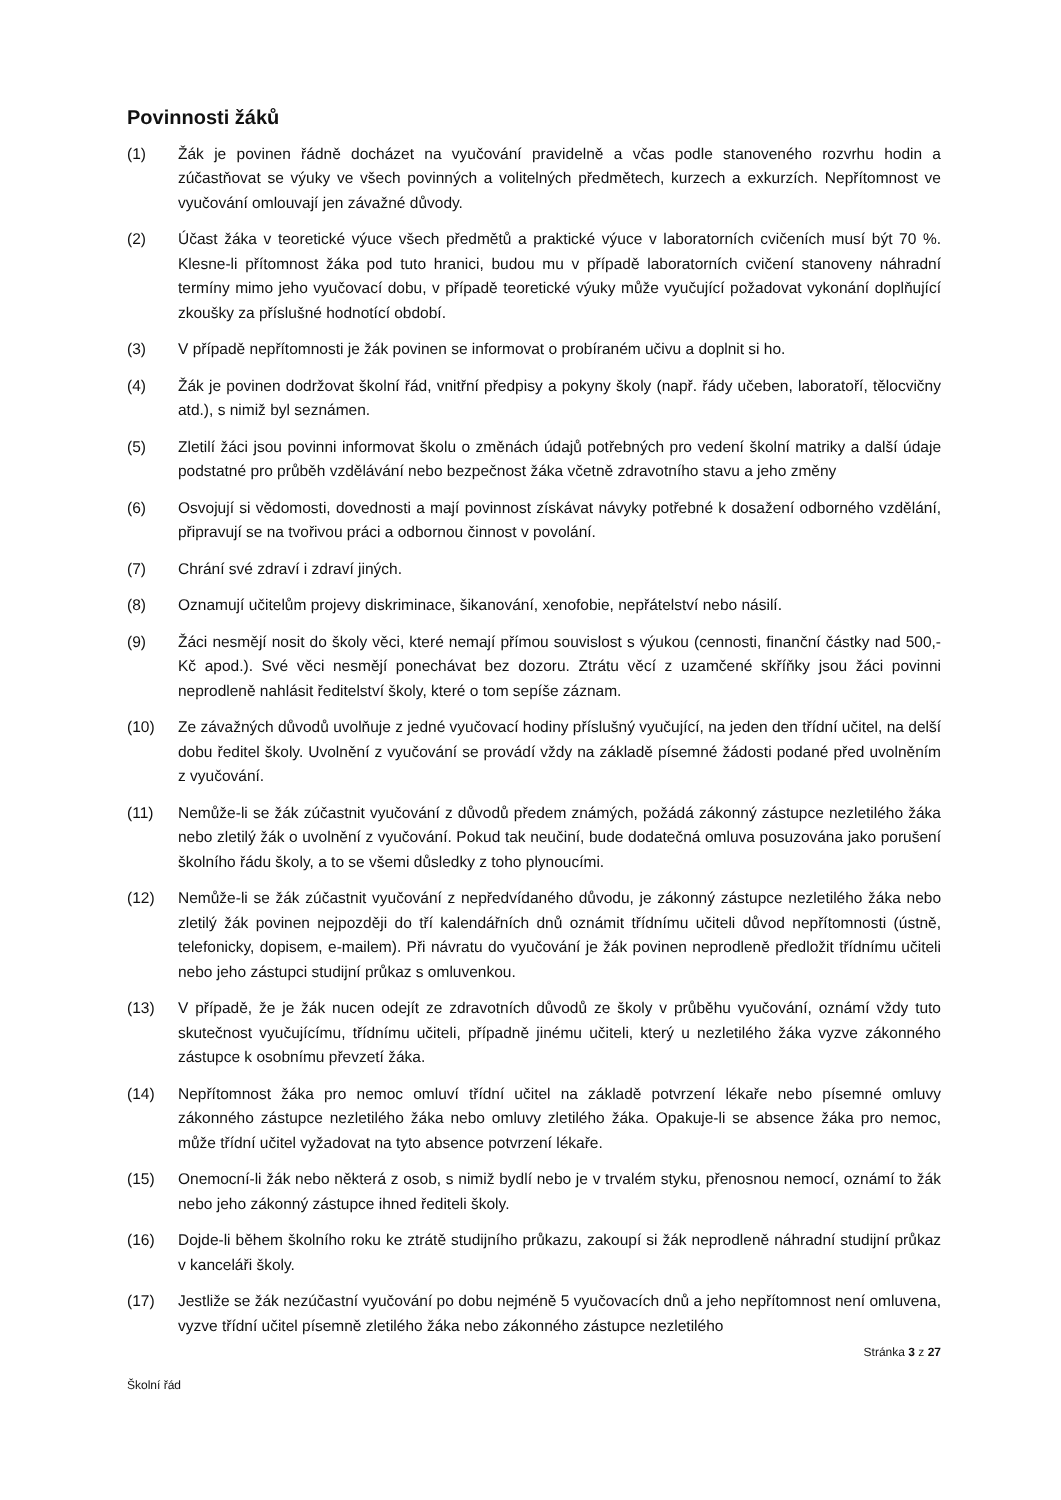Povinnosti žáků
(1) Žák je povinen řádně docházet na vyučování pravidelně a včas podle stanoveného rozvrhu hodin a zúčastňovat se výuky ve všech povinných a volitelných předmětech, kurzech a exkurzích. Nepřítomnost ve vyučování omlouvají jen závažné důvody.
(2) Účast žáka v teoretické výuce všech předmětů a praktické výuce v laboratorních cvičeních musí být 70 %. Klesne-li přítomnost žáka pod tuto hranici, budou mu v případě laboratorních cvičení stanoveny náhradní termíny mimo jeho vyučovací dobu, v případě teoretické výuky může vyučující požadovat vykonání doplňující zkoušky za příslušné hodnotící období.
(3) V případě nepřítomnosti je žák povinen se informovat o probíraném učivu a doplnit si ho.
(4) Žák je povinen dodržovat školní řád, vnitřní předpisy a pokyny školy (např. řády učeben, laboratoří, tělocvičny atd.), s nimiž byl seznámen.
(5) Zletilí žáci jsou povinni informovat školu o změnách údajů potřebných pro vedení školní matriky a další údaje podstatné pro průběh vzdělávání nebo bezpečnost žáka včetně zdravotního stavu a jeho změny
(6) Osvojují si vědomosti, dovednosti a mají povinnost získávat návyky potřebné k dosažení odborného vzdělání, připravují se na tvořivou práci a odbornou činnost v povolání.
(7) Chrání své zdraví i zdraví jiných.
(8) Oznamují učitelům projevy diskriminace, šikanování, xenofobie, nepřátelství nebo násilí.
(9) Žáci nesmějí nosit do školy věci, které nemají přímou souvislost s výukou (cennosti, finanční částky nad 500,- Kč apod.). Své věci nesmějí ponechávat bez dozoru. Ztrátu věcí z uzamčené skříňky jsou žáci povinni neprodleně nahlásit ředitelství školy, které o tom sepíše záznam.
(10) Ze závažných důvodů uvolňuje z jedné vyučovací hodiny příslušný vyučující, na jeden den třídní učitel, na delší dobu ředitel školy. Uvolnění z vyučování se provádí vždy na základě písemné žádosti podané před uvolněním z vyučování.
(11) Nemůže-li se žák zúčastnit vyučování z důvodů předem známých, požádá zákonný zástupce nezletilého žáka nebo zletilý žák o uvolnění z vyučování. Pokud tak neučiní, bude dodatečná omluva posuzována jako porušení školního řádu školy, a to se všemi důsledky z toho plynoucími.
(12) Nemůže-li se žák zúčastnit vyučování z nepředvídaného důvodu, je zákonný zástupce nezletilého žáka nebo zletilý žák povinen nejpozději do tří kalendářních dnů oznámit třídnímu učiteli důvod nepřítomnosti (ústně, telefonicky, dopisem, e-mailem). Při návratu do vyučování je žák povinen neprodleně předložit třídnímu učiteli nebo jeho zástupci studijní průkaz s omluvenkou.
(13) V případě, že je žák nucen odejít ze zdravotních důvodů ze školy v průběhu vyučování, oznámí vždy tuto skutečnost vyučujícímu, třídnímu učiteli, případně jinému učiteli, který u nezletilého žáka vyzve zákonného zástupce k osobnímu převzetí žáka.
(14) Nepřítomnost žáka pro nemoc omluví třídní učitel na základě potvrzení lékaře nebo písemné omluvy zákonného zástupce nezletilého žáka nebo omluvy zletilého žáka. Opakuje-li se absence žáka pro nemoc, může třídní učitel vyžadovat na tyto absence potvrzení lékaře.
(15) Onemocní-li žák nebo některá z osob, s nimiž bydlí nebo je v trvalém styku, přenosnou nemocí, oznámí to žák nebo jeho zákonný zástupce ihned řediteli školy.
(16) Dojde-li během školního roku ke ztrátě studijního průkazu, zakoupí si žák neprodleně náhradní studijní průkaz v kanceláři školy.
(17) Jestliže se žák nezúčastní vyučování po dobu nejméně 5 vyučovacích dnů a jeho nepřítomnost není omluvena, vyzve třídní učitel písemně zletilého žáka nebo zákonného zástupce nezletilého
Stránka 3 z 27
Školní řád